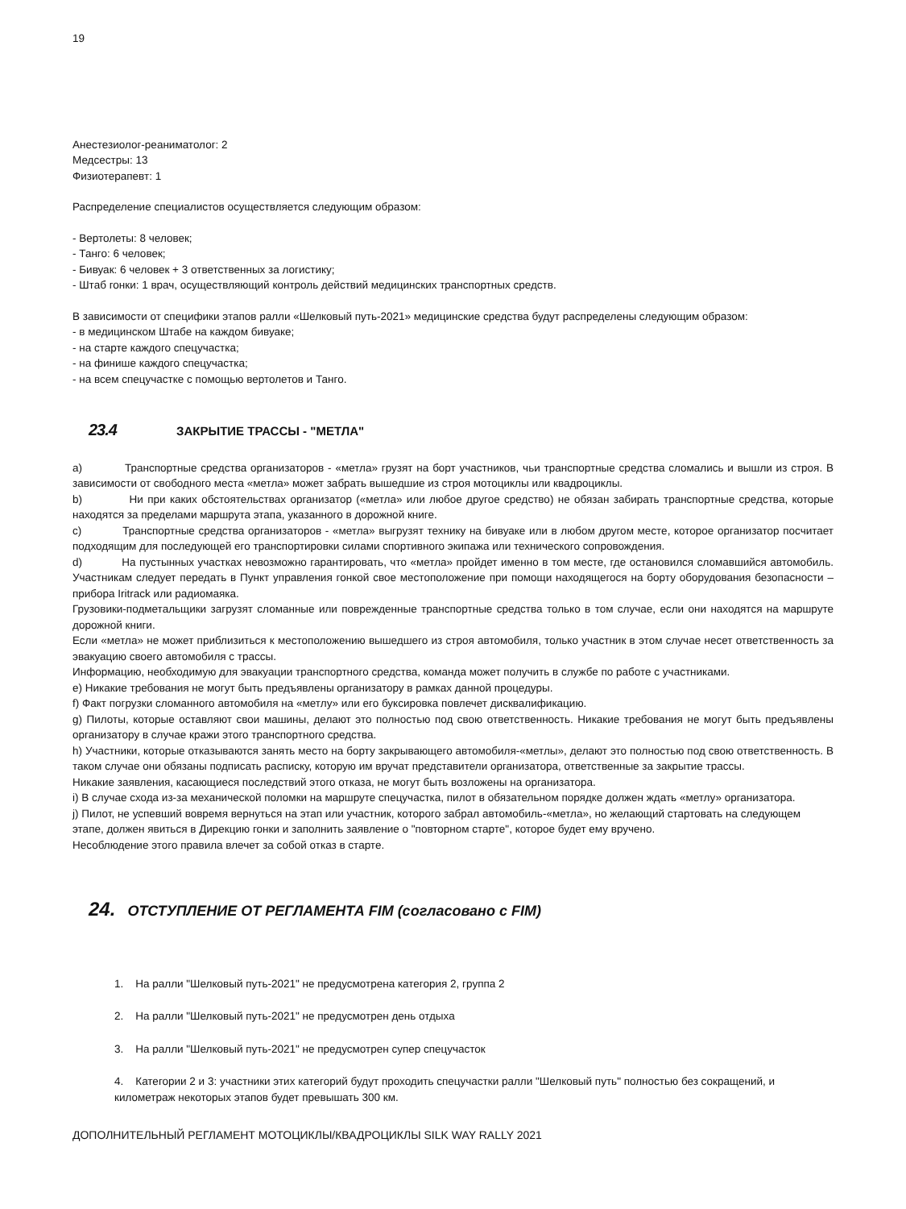19
Анестезиолог-реаниматолог: 2
Медсестры: 13
Физиотерапевт: 1
Распределение специалистов осуществляется следующим образом:
- Вертолеты: 8 человек;
- Танго: 6 человек;
- Бивуак: 6 человек + 3 ответственных за логистику;
- Штаб гонки: 1 врач, осуществляющий контроль действий медицинских транспортных средств.
В зависимости от специфики этапов ралли «Шелковый путь-2021» медицинские средства будут распределены следующим образом:
- в медицинском Штабе на каждом бивуаке;
- на старте каждого спецучастка;
- на финише каждого спецучастка;
- на всем спецучастке с помощью вертолетов и Танго.
23.4 ЗАКРЫТИЕ ТРАССЫ - "МЕТЛА"
a) Транспортные средства организаторов - «метла» грузят на борт участников, чьи транспортные средства сломались и вышли из строя. В зависимости от свободного места «метла» может забрать вышедшие из строя мотоциклы или квадроциклы.
b) Ни при каких обстоятельствах организатор («метла» или любое другое средство) не обязан забирать транспортные средства, которые находятся за пределами маршрута этапа, указанного в дорожной книге.
c) Транспортные средства организаторов - «метла» выгрузят технику на бивуаке или в любом другом месте, которое организатор посчитает подходящим для последующей его транспортировки силами спортивного экипажа или технического сопровождения.
d) На пустынных участках невозможно гарантировать, что «метла» пройдет именно в том месте, где остановился сломавшийся автомобиль. Участникам следует передать в Пункт управления гонкой свое местоположение при помощи находящегося на борту оборудования безопасности – прибора Iritrack или радиомаяка.
Грузовики-подметальщики загрузят сломанные или поврежденные транспортные средства только в том случае, если они находятся на маршруте дорожной книги.
Если «метла» не может приблизиться к местоположению вышедшего из строя автомобиля, только участник в этом случае несет ответственность за эвакуацию своего автомобиля с трассы.
Информацию, необходимую для эвакуации транспортного средства, команда может получить в службе по работе с участниками.
e) Никакие требования не могут быть предъявлены организатору в рамках данной процедуры.
f) Факт погрузки сломанного автомобиля на «метлу» или его буксировка повлечет дисквалификацию.
g) Пилоты, которые оставляют свои машины, делают это полностью под свою ответственность. Никакие требования не могут быть предъявлены организатору в случае кражи этого транспортного средства.
h) Участники, которые отказываются занять место на борту закрывающего автомобиля-«метлы», делают это полностью под свою ответственность. В таком случае они обязаны подписать расписку, которую им вручат представители организатора, ответственные за закрытие трассы.
Никакие заявления, касающиеся последствий этого отказа, не могут быть возложены на организатора.
i) В случае схода из-за механической поломки на маршруте спецучастка, пилот в обязательном порядке должен ждать «метлу» организатора.
j) Пилот, не успевший вовремя вернуться на этап или участник, которого забрал автомобиль-«метла», но желающий стартовать на следующем этапе, должен явиться в Дирекцию гонки и заполнить заявление о "повторном старте", которое будет ему вручено.
Несоблюдение этого правила влечет за собой отказ в старте.
24. ОТСТУПЛЕНИЕ ОТ РЕГЛАМЕНТА FIM (согласовано с FIM)
1. На ралли "Шелковый путь-2021" не предусмотрена категория 2, группа 2
2. На ралли "Шелковый путь-2021" не предусмотрен день отдыха
3. На ралли "Шелковый путь-2021" не предусмотрен супер спецучасток
4. Категории 2 и 3: участники этих категорий будут проходить спецучастки ралли "Шелковый путь" полностью без сокращений, и километраж некоторых этапов будет превышать 300 км.
ДОПОЛНИТЕЛЬНЫЙ РЕГЛАМЕНТ МОТОЦИКЛЫ/КВАДРОЦИКЛЫ SILK WAY RALLY 2021